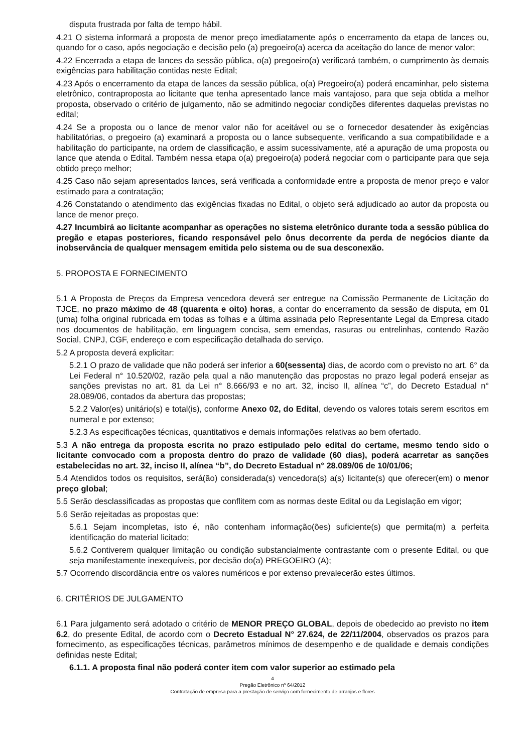disputa frustrada por falta de tempo hábil.
4.21 O sistema informará a proposta de menor preço imediatamente após o encerramento da etapa de lances ou, quando for o caso, após negociação e decisão pelo (a) pregoeiro(a) acerca da aceitação do lance de menor valor;
4.22 Encerrada a etapa de lances da sessão pública, o(a) pregoeiro(a) verificará também, o cumprimento às demais exigências para habilitação contidas neste Edital;
4.23 Após o encerramento da etapa de lances da sessão pública, o(a) Pregoeiro(a) poderá encaminhar, pelo sistema eletrônico, contraproposta ao licitante que tenha apresentado lance mais vantajoso, para que seja obtida a melhor proposta, observado o critério de julgamento, não se admitindo negociar condições diferentes daquelas previstas no edital;
4.24 Se a proposta ou o lance de menor valor não for aceitável ou se o fornecedor desatender às exigências habilitatórias, o pregoeiro (a) examinará a proposta ou o lance subsequente, verificando a sua compatibilidade e a habilitação do participante, na ordem de classificação, e assim sucessivamente, até a apuração de uma proposta ou lance que atenda o Edital. Também nessa etapa o(a) pregoeiro(a) poderá negociar com o participante para que seja obtido preço melhor;
4.25 Caso não sejam apresentados lances, será verificada a conformidade entre a proposta de menor preço e valor estimado para a contratação;
4.26 Constatando o atendimento das exigências fixadas no Edital, o objeto será adjudicado ao autor da proposta ou lance de menor preço.
4.27 Incumbirá ao licitante acompanhar as operações no sistema eletrônico durante toda a sessão pública do pregão e etapas posteriores, ficando responsável pelo ônus decorrente da perda de negócios diante da inobservância de qualquer mensagem emitida pelo sistema ou de sua desconexão.
5. PROPOSTA E FORNECIMENTO
5.1 A Proposta de Preços da Empresa vencedora deverá ser entregue na Comissão Permanente de Licitação do TJCE, no prazo máximo de 48 (quarenta e oito) horas, a contar do encerramento da sessão de disputa, em 01 (uma) folha original rubricada em todas as folhas e a última assinada pelo Representante Legal da Empresa citado nos documentos de habilitação, em linguagem concisa, sem emendas, rasuras ou entrelinhas, contendo Razão Social, CNPJ, CGF, endereço e com especificação detalhada do serviço.
5.2 A proposta deverá explicitar:
5.2.1 O prazo de validade que não poderá ser inferior a 60(sessenta) dias, de acordo com o previsto no art. 6° da Lei Federal n° 10.520/02, razão pela qual a não manutenção das propostas no prazo legal poderá ensejar as sanções previstas no art. 81 da Lei n° 8.666/93 e no art. 32, inciso II, alínea “c”, do Decreto Estadual n° 28.089/06, contados da abertura das propostas;
5.2.2 Valor(es) unitário(s) e total(is), conforme Anexo 02, do Edital, devendo os valores totais serem escritos em numeral e por extenso;
5.2.3 As especificações técnicas, quantitativos e demais informações relativas ao bem ofertado.
5.3 A não entrega da proposta escrita no prazo estipulado pelo edital do certame, mesmo tendo sido o licitante convocado com a proposta dentro do prazo de validade (60 dias), poderá acarretar as sanções estabelecidas no art. 32, inciso II, alínea “b”, do Decreto Estadual n° 28.089/06 de 10/01/06;
5.4 Atendidos todos os requisitos, será(ão) considerada(s) vencedora(s) a(s) licitante(s) que oferecer(em) o menor preço global;
5.5 Serão desclassificadas as propostas que conflitem com as normas deste Edital ou da Legislação em vigor;
5.6 Serão rejeitadas as propostas que:
5.6.1 Sejam incompletas, isto é, não contenham informação(ões) suficiente(s) que permita(m) a perfeita identificação do material licitado;
5.6.2 Contiverem qualquer limitação ou condição substancialmente contrastante com o presente Edital, ou que seja manifestamente inexequíveis, por decisão do(a) PREGOEIRO (A);
5.7 Ocorrendo discordância entre os valores numéricos e por extenso prevalecerão estes últimos.
6. CRITÉRIOS DE JULGAMENTO
6.1 Para julgamento será adotado o critério de MENOR PREÇO GLOBAL, depois de obedecido ao previsto no item 6.2, do presente Edital, de acordo com o Decreto Estadual N° 27.624, de 22/11/2004, observados os prazos para fornecimento, as especificações técnicas, parâmetros mínimos de desempenho e de qualidade e demais condições definidas neste Edital;
6.1.1. A proposta final não poderá conter item com valor superior ao estimado pela
4
Pregão Eletrônico nº 64/2012
Contratação de empresa para a prestação de serviço com fornecimento de arranjos e flores